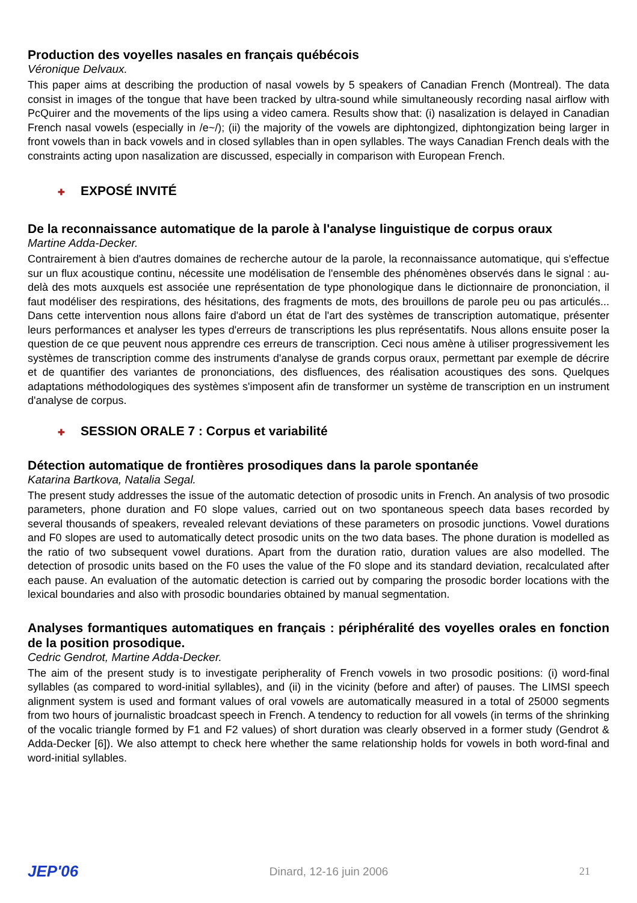Production des voyelles nasales en français québécois
Véronique Delvaux.
This paper aims at describing the production of nasal vowels by 5 speakers of Canadian French (Montreal). The data consist in images of the tongue that have been tracked by ultra-sound while simultaneously recording nasal airflow with PcQuirer and the movements of the lips using a video camera. Results show that: (i) nasalization is delayed in Canadian French nasal vowels (especially in /e~/); (ii) the majority of the vowels are diphtongized, diphtongization being larger in front vowels than in back vowels and in closed syllables than in open syllables. The ways Canadian French deals with the constraints acting upon nasalization are discussed, especially in comparison with European French.
✚ EXPOSÉ INVITÉ
De la reconnaissance automatique de la parole à l'analyse linguistique de corpus oraux
Martine Adda-Decker.
Contrairement à bien d'autres domaines de recherche autour de la parole, la reconnaissance automatique, qui s'effectue sur un flux acoustique continu, nécessite une modélisation de l'ensemble des phénomènes observés dans le signal : au-delà des mots auxquels est associée une représentation de type phonologique dans le dictionnaire de prononciation, il faut modéliser des respirations, des hésitations, des fragments de mots, des brouillons de parole peu ou pas articulés... Dans cette intervention nous allons faire d'abord un état de l'art des systèmes de transcription automatique, présenter leurs performances et analyser les types d'erreurs de transcriptions les plus représentatifs. Nous allons ensuite poser la question de ce que peuvent nous apprendre ces erreurs de transcription. Ceci nous amène à utiliser progressivement les systèmes de transcription comme des instruments d'analyse de grands corpus oraux, permettant par exemple de décrire et de quantifier des variantes de prononciations, des disfluences, des réalisation acoustiques des sons. Quelques adaptations méthodologiques des systèmes s'imposent afin de transformer un système de transcription en un instrument d'analyse de corpus.
✚ SESSION ORALE 7 : Corpus et variabilité
Détection automatique de frontières prosodiques dans la parole spontanée
Katarina Bartkova, Natalia Segal.
The present study addresses the issue of the automatic detection of prosodic units in French. An analysis of two prosodic parameters, phone duration and F0 slope values, carried out on two spontaneous speech data bases recorded by several thousands of speakers, revealed relevant deviations of these parameters on prosodic junctions. Vowel durations and F0 slopes are used to automatically detect prosodic units on the two data bases. The phone duration is modelled as the ratio of two subsequent vowel durations. Apart from the duration ratio, duration values are also modelled. The detection of prosodic units based on the F0 uses the value of the F0 slope and its standard deviation, recalculated after each pause. An evaluation of the automatic detection is carried out by comparing the prosodic border locations with the lexical boundaries and also with prosodic boundaries obtained by manual segmentation.
Analyses formantiques automatiques en français : périphéralité des voyelles orales en fonction de la position prosodique.
Cedric Gendrot, Martine Adda-Decker.
The aim of the present study is to investigate peripherality of French vowels in two prosodic positions: (i) word-final syllables (as compared to word-initial syllables), and (ii) in the vicinity (before and after) of pauses. The LIMSI speech alignment system is used and formant values of oral vowels are automatically measured in a total of 25000 segments from two hours of journalistic broadcast speech in French. A tendency to reduction for all vowels (in terms of the shrinking of the vocalic triangle formed by F1 and F2 values) of short duration was clearly observed in a former study (Gendrot & Adda-Decker [6]). We also attempt to check here whether the same relationship holds for vowels in both word-final and word-initial syllables.
JEP'06 Dinard, 12-16 juin 2006 21